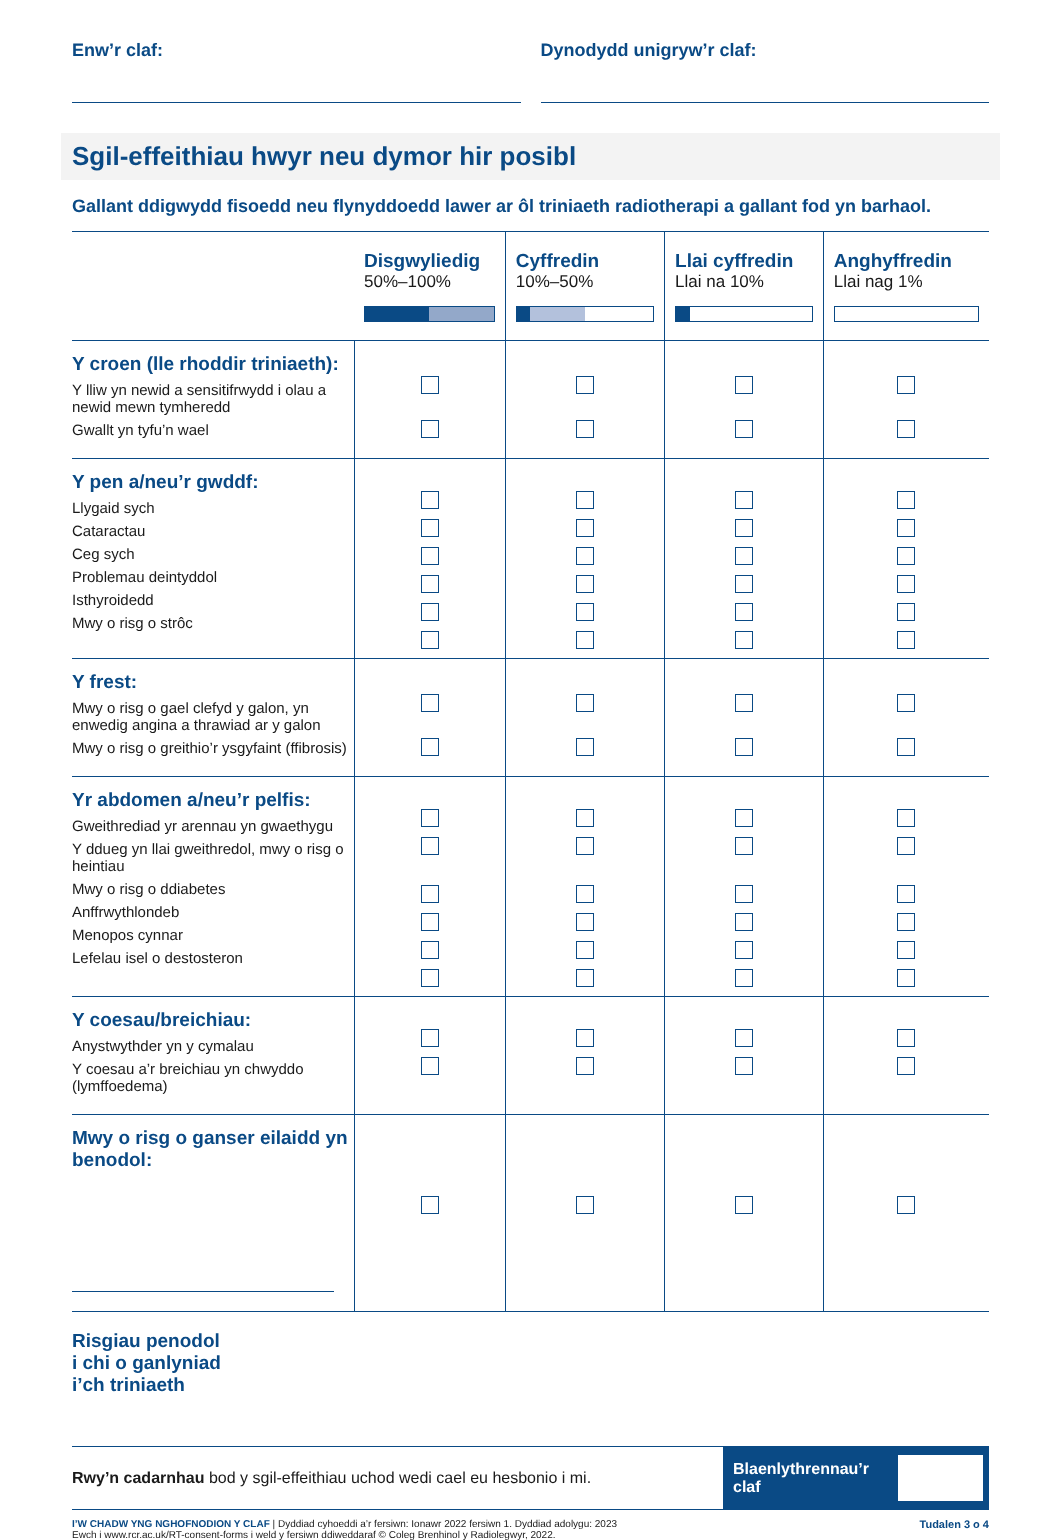Enw’r claf: Dynodydd unigryw’r claf:
Sgil-effeithiau hwyr neu dymor hir posibl
Gallant ddigwydd fisoedd neu flynyddoedd lawer ar ôl triniaeth radiotherapi a gallant fod yn barhaol.
| | Disgwyliedig 50%–100% | Cyffredin 10%–50% | Llai cyffredin Llai na 10% | Anghyffredin Llai nag 1% |
| Y croen (lle rhoddir triniaeth): Y lliw yn newid a sensitifrwydd i olau a newid mewn tymheredd Gwallt yn tyfu’n wael | | | | |
| Y pen a/neu’r gwddf: Llygaid sych Cataractau Ceg sych Problemau deintyddol Isthyroidedd Mwy o risg o strôc | | | | |
| Y frest: Mwy o risg o gael clefyd y galon, yn enwedig angina a thrawiad ar y galon Mwy o risg o greithio’r ysgyfaint (ffibrosis) | | | | |
| Yr abdomen a/neu’r pelfis: Gweithrediad yr arennau yn gwaethygu Y ddueg yn llai gweithredol, mwy o risg o heintiau Mwy o risg o ddiabetes Anffrwythlondeb Menopos cynnar Lefelau isel o destosteron | | | | |
| Y coesau/breichiau: Anystwythder yn y cymalau Y coesau a’r breichiau yn chwyddo (lymffoedema) | | | | |
| Mwy o risg o ganser eilaidd yn benodol: | | | | |
Risgiau penodol
i chi o ganlyniad
i’ch triniaeth
Rwy’n cadarnhau bod y sgil-effeithiau uchod wedi cael eu hesbonio i mi.
Blaenlythrennau’r claf
I’W CHADW YNG NGHOFNODION Y CLAF | Dyddiad cyhoeddi a’r fersiwn: Ionawr 2022 fersiwn 1. Dyddiad adolygu: 2023
Ewch i www.rcr.ac.uk/RT-consent-forms i weld y fersiwn ddiweddaraf © Coleg Brenhinol y Radiolegwyr, 2022.
Tudalen 3 o 4